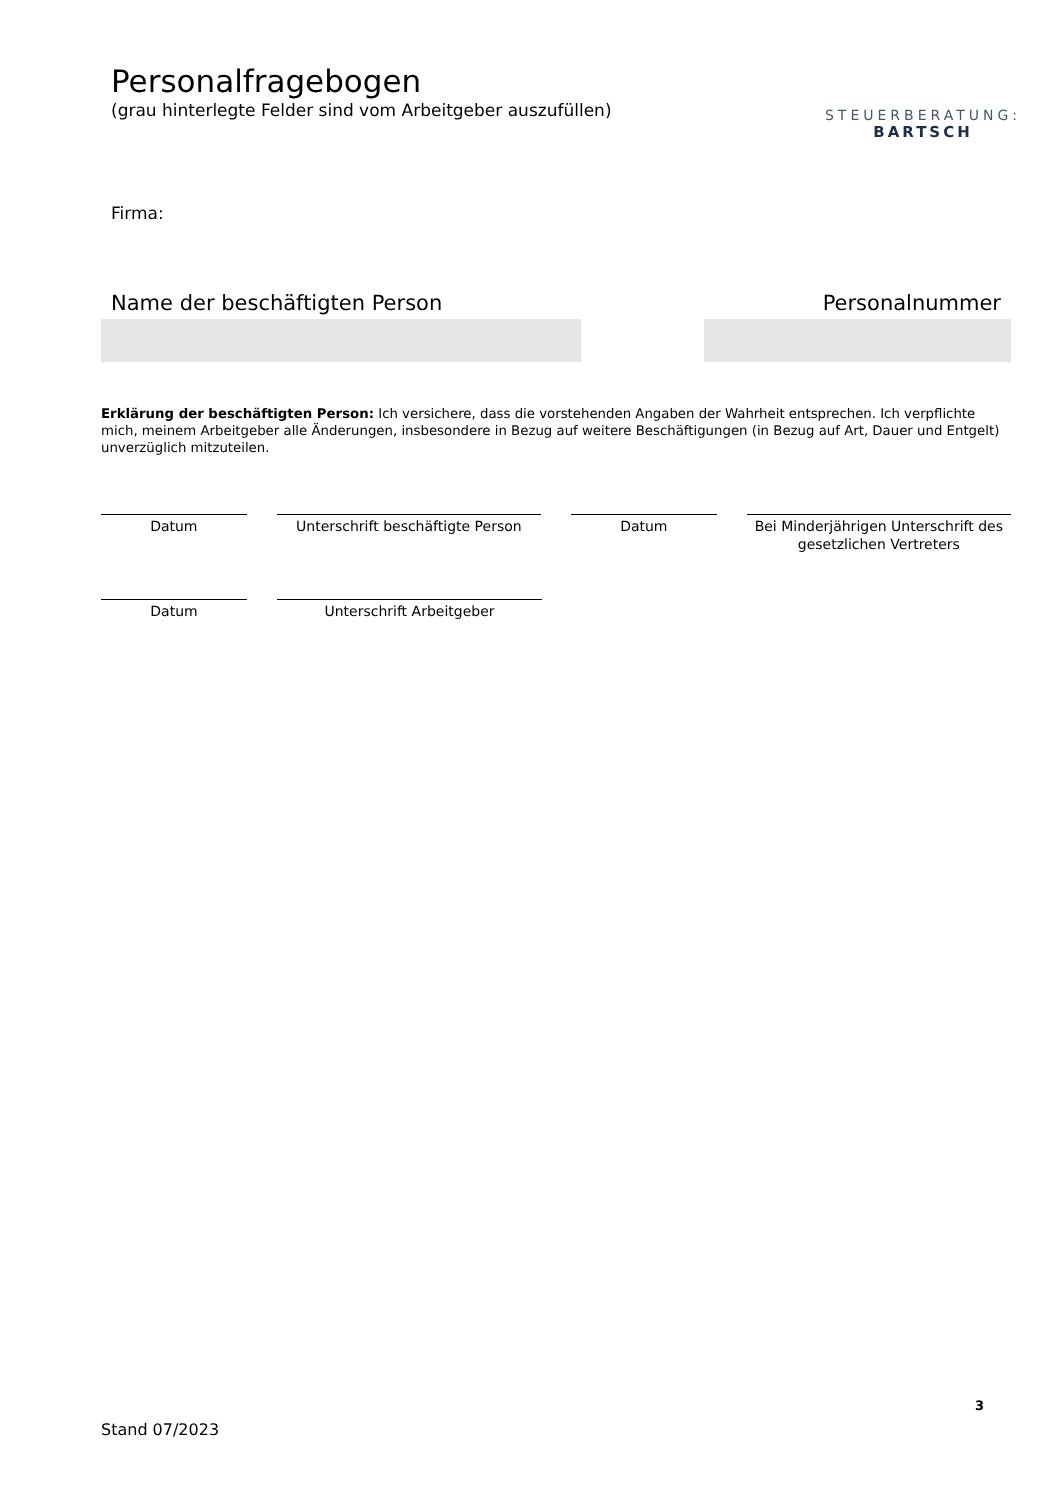Personalfragebogen
(grau hinterlegte Felder sind vom Arbeitgeber auszufüllen)
STEUERBERATUNG:
BARTSCH
Firma:
Name der beschäftigten Person Personalnummer
Erklärung der beschäftigten Person: Ich versichere, dass die vorstehenden Angaben der Wahrheit entsprechen. Ich verpflichte mich, meinem Arbeitgeber alle Änderungen, insbesondere in Bezug auf weitere Beschäftigungen (in Bezug auf Art, Dauer und Entgelt) unverzüglich mitzuteilen.
Datum Unterschrift beschäftigte Person
Datum Bei Minderjährigen Unterschrift des gesetzlichen Vertreters
Datum Unterschrift Arbeitgeber
3
Stand 07/2023